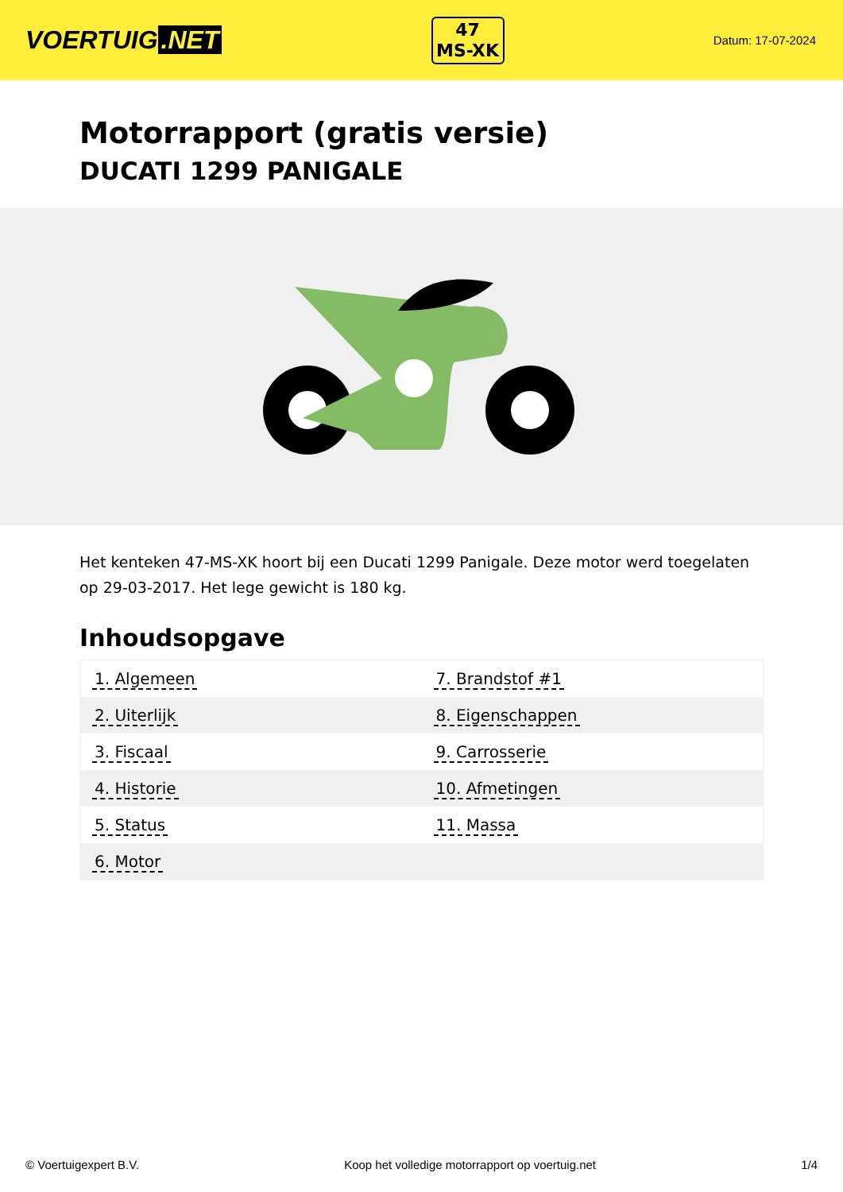VOERTUIG.NET
47
MS-XK
Datum: 17-07-2024
Motorrapport (gratis versie)
DUCATI 1299 PANIGALE
Het kenteken 47-MS-XK hoort bij een Ducati 1299 Panigale. Deze motor werd toegelaten op 29-03-2017. Het lege gewicht is 180 kg.
Inhoudsopgave
| 1. Algemeen | 7. Brandstof #1 |
| 2. Uiterlijk | 8. Eigenschappen |
| 3. Fiscaal | 9. Carrosserie |
| 4. Historie | 10. Afmetingen |
| 5. Status | 11. Massa |
| 6. Motor | |
© Voertuigexpert B.V. Koop het volledige motorrapport op voertuig.net 1/4